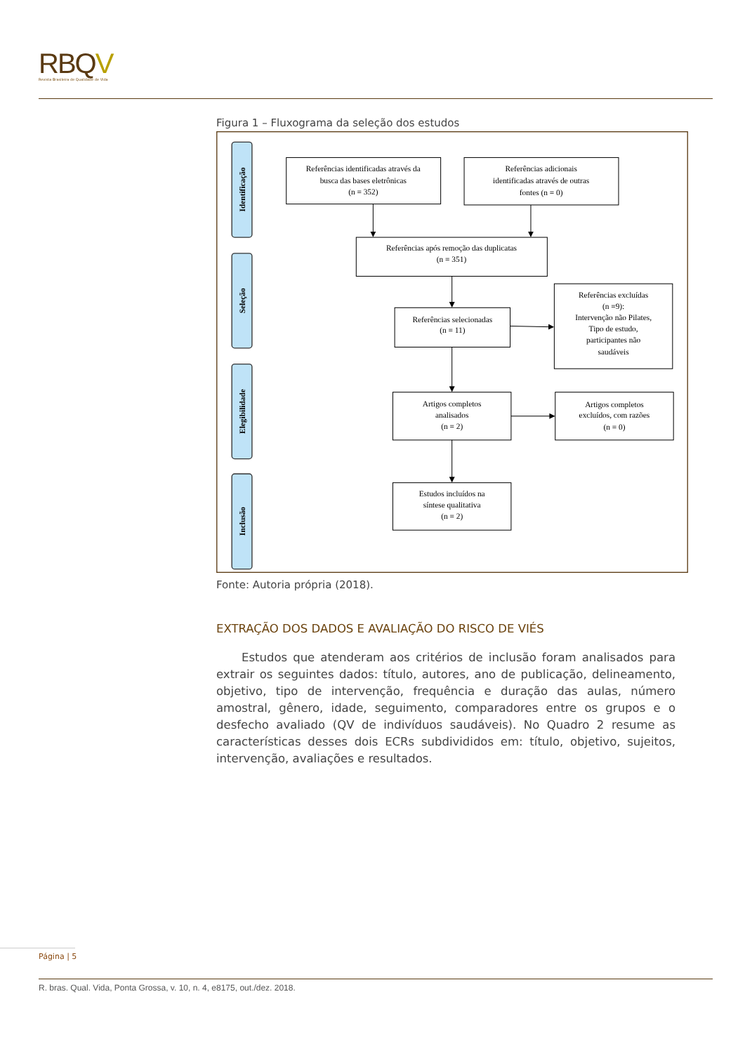RBQV
Revista Brasileira de Qualidade de Vida
Figura 1 – Fluxograma da seleção dos estudos
Identificação
Seleção
Elegibilidade
Inclusão
Referências identificadas através da
busca das bases eletrônicas
(n = 352)
Referências adicionais
identificadas através de outras
fontes (n = 0)
Referências após remoção das duplicatas
(n = 351)
Referências selecionadas
(n = 11)
Referências excluídas
(n =9):
Intervenção não Pilates,
Tipo de estudo,
participantes não
saudáveis
Artigos completos
analisados
(n = 2)
Artigos completos
excluídos, com razões
(n = 0)
Estudos incluídos na
síntese qualitativa
(n = 2)
Fonte: Autoria própria (2018).
EXTRAÇÃO DOS DADOS E AVALIAÇÃO DO RISCO DE VIÉS
Estudos que atenderam aos critérios de inclusão foram analisados para extrair os seguintes dados: título, autores, ano de publicação, delineamento, objetivo, tipo de intervenção, frequência e duração das aulas, número amostral, gênero, idade, seguimento, comparadores entre os grupos e o desfecho avaliado (QV de indivíduos saudáveis). No Quadro 2 resume as características desses dois ECRs subdivididos em: título, objetivo, sujeitos, intervenção, avaliações e resultados.
Página | 5
R. bras. Qual. Vida, Ponta Grossa, v. 10, n. 4, e8175, out./dez. 2018.